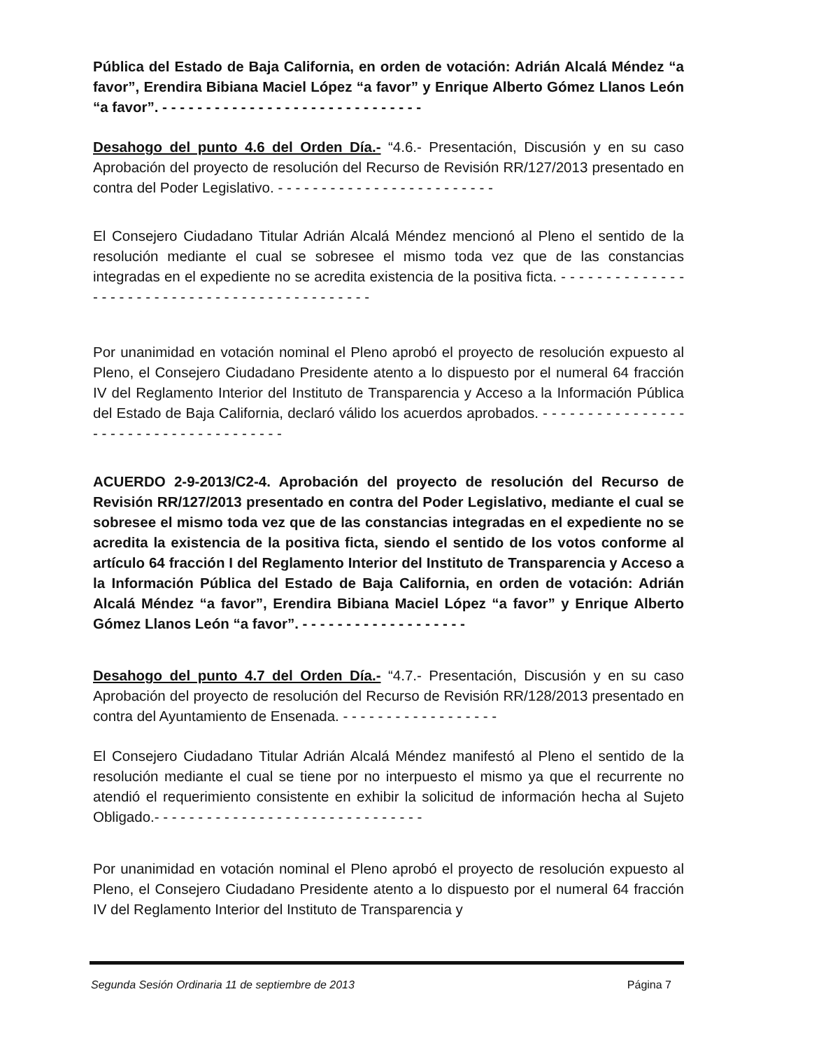Pública del Estado de Baja California, en orden de votación: Adrián Alcalá Méndez “a favor”, Erendira Bibiana Maciel López “a favor” y Enrique Alberto Gómez Llanos León “a favor”. - - - - - - - - - - - - - - - - - - - - - - - - - - - - - -
Desahogo del punto 4.6 del Orden Día.- “4.6.- Presentación, Discusión y en su caso Aprobación del proyecto de resolución del Recurso de Revisión RR/127/2013 presentado en contra del Poder Legislativo. - - - - - - - - - - - - - - - - - - - - - - - - -
El Consejero Ciudadano Titular Adrián Alcalá Méndez mencionó al Pleno el sentido de la resolución mediante el cual se sobresee el mismo toda vez que de las constancias integradas en el expediente no se acredita existencia de la positiva ficta. - - - - - - - - - - - - - - - - - - - - - - - - - - - - - - - - - - - - - - - - - - - - - -
Por unanimidad en votación nominal el Pleno aprobó el proyecto de resolución expuesto al Pleno, el Consejero Ciudadano Presidente atento a lo dispuesto por el numeral 64 fracción IV del Reglamento Interior del Instituto de Transparencia y Acceso a la Información Pública del Estado de Baja California, declaró válido los acuerdos aprobados. - - - - - - - - - - - - - - - - - - - - - - - - - - - - - - - - - - - - - -
ACUERDO 2-9-2013/C2-4. Aprobación del proyecto de resolución del Recurso de Revisión RR/127/2013 presentado en contra del Poder Legislativo, mediante el cual se sobresee el mismo toda vez que de las constancias integradas en el expediente no se acredita la existencia de la positiva ficta, siendo el sentido de los votos conforme al artículo 64 fracción I del Reglamento Interior del Instituto de Transparencia y Acceso a la Información Pública del Estado de Baja California, en orden de votación: Adrián Alcalá Méndez “a favor”, Erendira Bibiana Maciel López “a favor” y Enrique Alberto Gómez Llanos León “a favor”. - - - - - - - - - - - - - - - - - - -
Desahogo del punto 4.7 del Orden Día.- “4.7.- Presentación, Discusión y en su caso Aprobación del proyecto de resolución del Recurso de Revisión RR/128/2013 presentado en contra del Ayuntamiento de Ensenada. - - - - - - - - - - - - - - - - - -
El Consejero Ciudadano Titular Adrián Alcalá Méndez manifestó al Pleno el sentido de la resolución mediante el cual se tiene por no interpuesto el mismo ya que el recurrente no atendió el requerimiento consistente en exhibir la solicitud de información hecha al Sujeto Obligado.- - - - - - - - - - - - - - - - - - - - - - - - - - - - - - -
Por unanimidad en votación nominal el Pleno aprobó el proyecto de resolución expuesto al Pleno, el Consejero Ciudadano Presidente atento a lo dispuesto por el numeral 64 fracción IV del Reglamento Interior del Instituto de Transparencia y
Segunda Sesión Ordinaria 11 de septiembre de 2013 Página 7